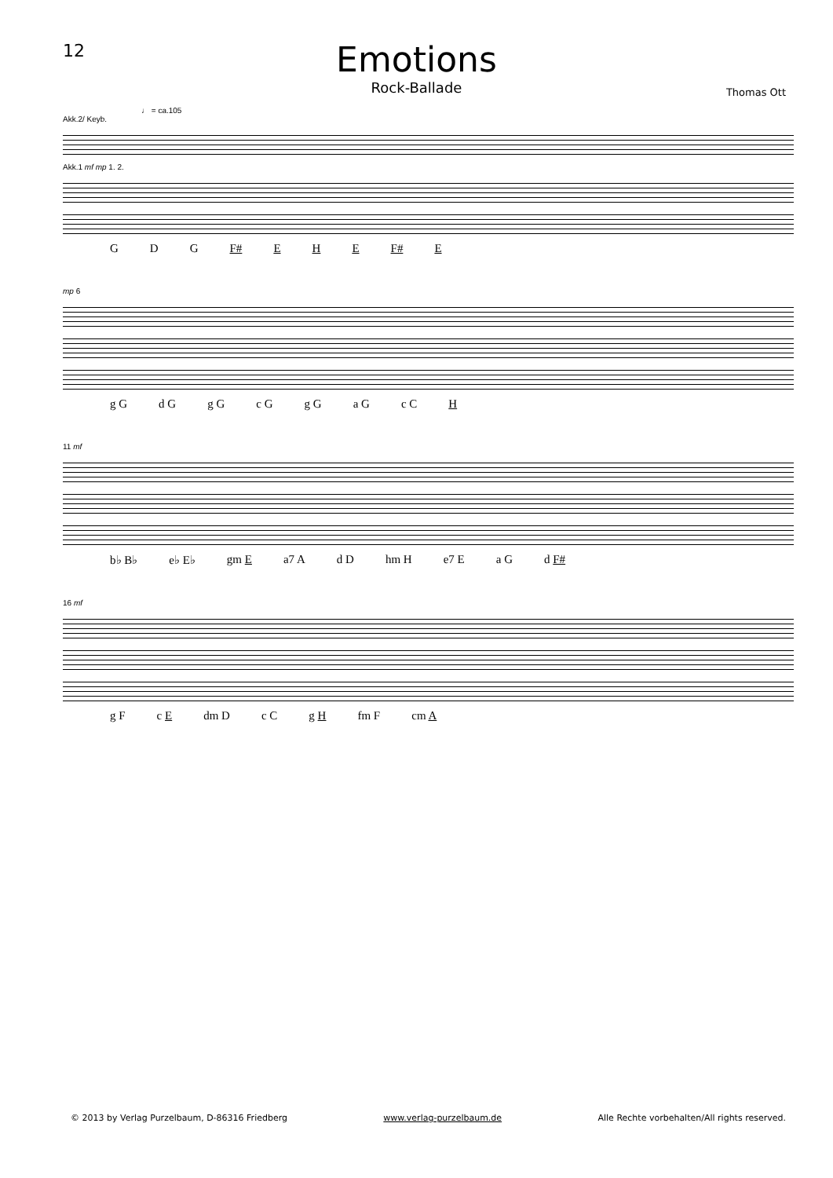12
Emotions
Rock-Ballade
Thomas Ott
♩ = ca.105
Akk.2/ Keyb.
Akk.1 mf mp 1. 2.
G D G F# E H E F# E
mp 6
g G d G g G c G g G a G c C H
11 mf
b♭ B♭ e♭ E♭ gm E a7 A d D hm H e7 E a G d F#
16 mf
g F c E dm D c C g H fm F cm A
© 2013 by Verlag Purzelbaum, D-86316 Friedberg www.verlag-purzelbaum.de Alle Rechte vorbehalten/All rights reserved.